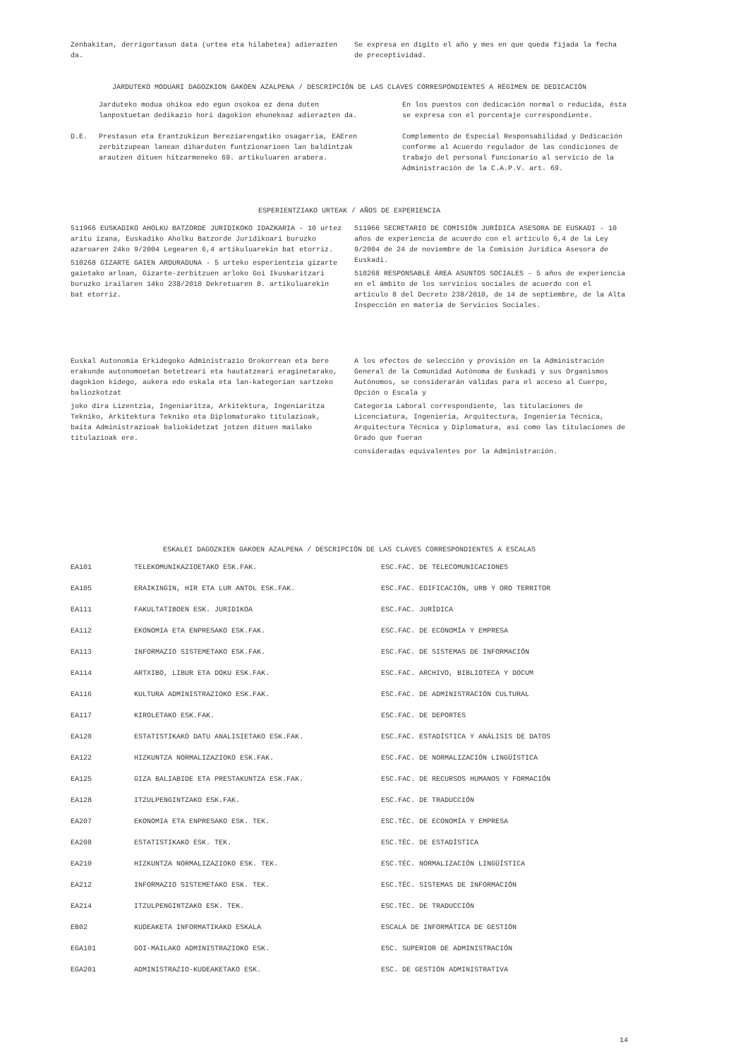Zenbakitan, derrigortasun data (urtea eta hilabetea) adierazten da.
Se expresa en dígito el año y mes en que queda fijada la fecha de preceptividad.
JARDUTEKO MODUARI DAGOZKION GAKOEN AZALPENA / DESCRIPCIÓN DE LAS CLAVES CORRESPONDIENTES A RÉGIMEN DE DEDICACIÓN
| | Jarduteko modua ohikoa edo egun osokoa ez dena duten lanpostuetan dedikazio hori dagokion ehunekoaz adierazten da. | En los puestos con dedicación normal o reducida, ésta se expresa con el porcentaje correspondiente. |
| D.E. | Prestasun eta Erantzukizun Bereziarengatiko osagarria, EAEren zerbitzupean lanean diharduten funtzionarioen lan baldintzak arautzen dituen hitzarmeneko 69. artikuluaren arabera. | Complemento de Especial Responsabilidad y Dedicación conforme al Acuerdo regulador de las condiciones de trabajo del personal funcionario al servicio de la Administración de la C.A.P.V. art. 69. |
ESPERIENTZIAKO URTEAK / AÑOS DE EXPERIENCIA
511966 EUSKADIKO AHOLKU BATZORDE JURIDIKOKO IDAZKARIA - 10 urtez aritu izana, Euskadiko Aholku Batzorde Juridikoari buruzko azaroaren 24ko 9/2004 Legearen 6,4 artikuluarekin bat etorriz.
510268 GIZARTE GAIEN ARDURADUNA - 5 urteko esperientzia gizarte gaietako arloan, Gizarte-zerbitzuen arloko Goi Ikuskaritzari buruzko irailaren 14ko 238/2010 Dekretuaren 8. artikuluarekin bat etorriz.
511966 SECRETARIO DE COMISIÓN JURÍDICA ASESORA DE EUSKADI - 10 años de experiencia de acuerdo con el artículo 6,4 de la Ley 9/2004 de 24 de noviembre de la Comisión Jurídica Asesora de Euskadi.
510268 RESPONSABLE ÁREA ASUNTOS SOCIALES - 5 años de experiencia en el ámbito de los servicios sociales de acuerdo con el artículo 8 del Decreto 238/2010, de 14 de septiembre, de la Alta Inspección en materia de Servicios Sociales.
Euskal Autonomia Erkidegoko Administrazio Orokorrean eta bere erakunde autonomoetan betetzeari eta hautatzeari eraginetarako, dagokion kidego, aukera edo eskala eta lan-kategorian sartzeko baliozkotzat
joko dira Lizentzia, Ingeniaritza, Arkitektura, Ingeniaritza Tekniko, Arkitektura Tekniko eta Diplomaturako titulazioak, baita Administrazioak baliokidetzat jotzen dituen mailako titulazioak ere.
A los efectos de selección y provisión en la Administración General de la Comunidad Autónoma de Euskadi y sus Organismos Autónomos, se considerarán válidas para el acceso al Cuerpo, Opción o Escala y
Categoría Laboral correspondiente, las titulaciones de Licenciatura, Ingeniería, Arquitectura, Ingeniería Técnica, Arquitectura Técnica y Diplomatura, así como las titulaciones de Grado que fueran
consideradas equivalentes por la Administración.
ESKALEI DAGOZKIEN GAKOEN AZALPENA / DESCRIPCIÓN DE LAS CLAVES CORRESPONDIENTES A ESCALAS
| EA101 | TELEKOMUNIKAZIOETAKO ESK.FAK. | ESC.FAC. DE TELECOMUNICACIONES |
| EA105 | ERAIKINGIN, HIR ETA LUR ANTOL ESK.FAK. | ESC.FAC. EDIFICACIÓN, URB Y ORD TERRITOR |
| EA111 | FAKULTATIBOEN ESK. JURIDIKOA | ESC.FAC. JURÍDICA |
| EA112 | EKONOMIA ETA ENPRESAKO ESK.FAK. | ESC.FAC. DE ECONOMÍA Y EMPRESA |
| EA113 | INFORMAZIO SISTEMETAKO ESK.FAK. | ESC.FAC. DE SISTEMAS DE INFORMACIÓN |
| EA114 | ARTXIBO, LIBUR ETA DOKU ESK.FAK. | ESC.FAC. ARCHIVO, BIBLIOTECA Y DOCUM |
| EA116 | KULTURA ADMINISTRAZIOKO ESK.FAK. | ESC.FAC. DE ADMINISTRACIÓN CULTURAL |
| EA117 | KIROLETAKO ESK.FAK. | ESC.FAC. DE DEPORTES |
| EA120 | ESTATISTIKAKO DATU ANALISIETAKO ESK.FAK. | ESC.FAC. ESTADÍSTICA Y ANÁLISIS DE DATOS |
| EA122 | HIZKUNTZA NORMALIZAZIOKO ESK.FAK. | ESC.FAC. DE NORMALIZACIÓN LINGÜÍSTICA |
| EA125 | GIZA BALIABIDE ETA PRESTAKUNTZA ESK.FAK. | ESC.FAC. DE RECURSOS HUMANOS Y FORMACIÓN |
| EA128 | ITZULPENGINTZAKO ESK.FAK. | ESC.FAC. DE TRADUCCIÓN |
| EA207 | EKONOMIA ETA ENPRESAKO ESK. TEK. | ESC.TÉC. DE ECONOMÍA Y EMPRESA |
| EA208 | ESTATISTIKAKO ESK. TEK. | ESC.TÉC. DE ESTADÍSTICA |
| EA210 | HIZKUNTZA NORMALIZAZIOKO ESK. TEK. | ESC.TÉC. NORMALIZACIÓN LINGÜÍSTICA |
| EA212 | INFORMAZIO SISTEMETAKO ESK. TEK. | ESC.TÉC. SISTEMAS DE INFORMACIÓN |
| EA214 | ITZULPENGINTZAKO ESK. TEK. | ESC.TÉC. DE TRADUCCIÓN |
| EB02 | KUDEAKETA INFORMATIKAKO ESKALA | ESCALA DE INFORMÁTICA DE GESTIÓN |
| EGA101 | GOI-MAILAKO ADMINISTRAZIOKO ESK. | ESC. SUPERIOR DE ADMINISTRACIÓN |
| EGA201 | ADMINISTRAZIO-KUDEAKETAKO ESK. | ESC. DE GESTIÓN ADMINISTRATIVA |
14